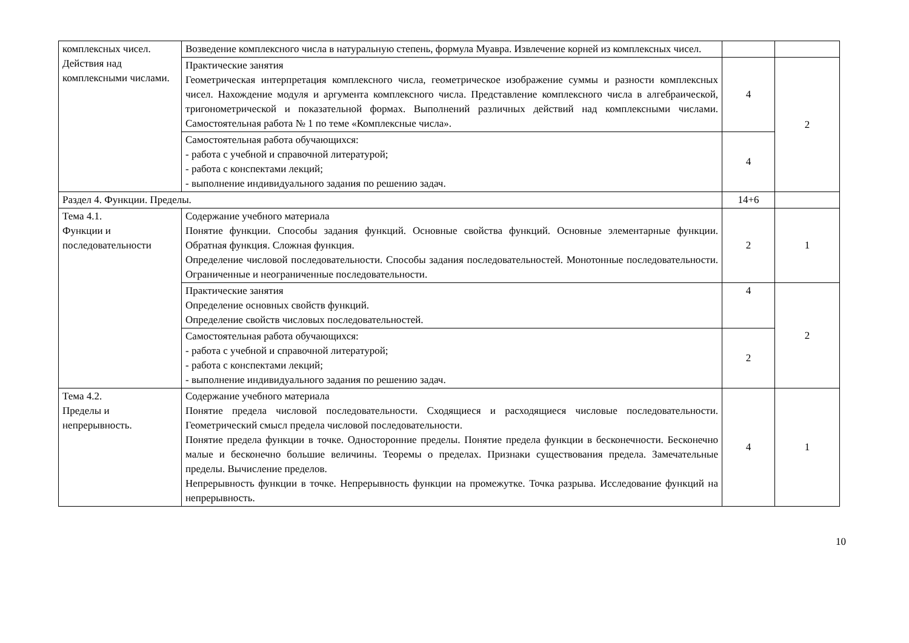| комплексных чисел. Действия над комплексными числами. | Возведение комплексного числа в натуральную степень, формула Муавра. Извлечение корней из комплексных чисел. | | |
| | Практические занятия Геометрическая интерпретация комплексного числа, геометрическое изображение суммы и разности комплексных чисел. Нахождение модуля и аргумента комплексного числа. Представление комплексного числа в алгебраической, тригонометрической и показательной формах. Выполнений различных действий над комплексными числами. Самостоятельная работа № 1 по теме «Комплексные числа». | 4 | 2 |
| | Самостоятельная работа обучающихся: - работа с учебной и справочной литературой; - работа с конспектами лекций; - выполнение индивидуального задания по решению задач. | 4 | |
| Раздел 4. Функции. Пределы. | | 14+6 | |
| Тема 4.1. Функции и последовательности | Содержание учебного материала Понятие функции. Способы задания функций. Основные свойства функций. Основные элементарные функции. Обратная функция. Сложная функция. Определение числовой последовательности. Способы задания последовательностей. Монотонные последовательности. Ограниченные и неограниченные последовательности. | 2 | 1 |
| | Практические занятия Определение основных свойств функций. Определение свойств числовых последовательностей. | 4 | 2 |
| | Самостоятельная работа обучающихся: - работа с учебной и справочной литературой; - работа с конспектами лекций; - выполнение индивидуального задания по решению задач. | 2 | |
| Тема 4.2. Пределы и непрерывность. | Содержание учебного материала Понятие предела числовой последовательности. Сходящиеся и расходящиеся числовые последовательности. Геометрический смысл предела числовой последовательности. Понятие предела функции в точке. Односторонние пределы. Понятие предела функции в бесконечности. Бесконечно малые и бесконечно большие величины. Теоремы о пределах. Признаки существования предела. Замечательные пределы. Вычисление пределов. Непрерывность функции в точке. Непрерывность функции на промежутке. Точка разрыва. Исследование функций на непрерывность. | 4 | 1 |
10